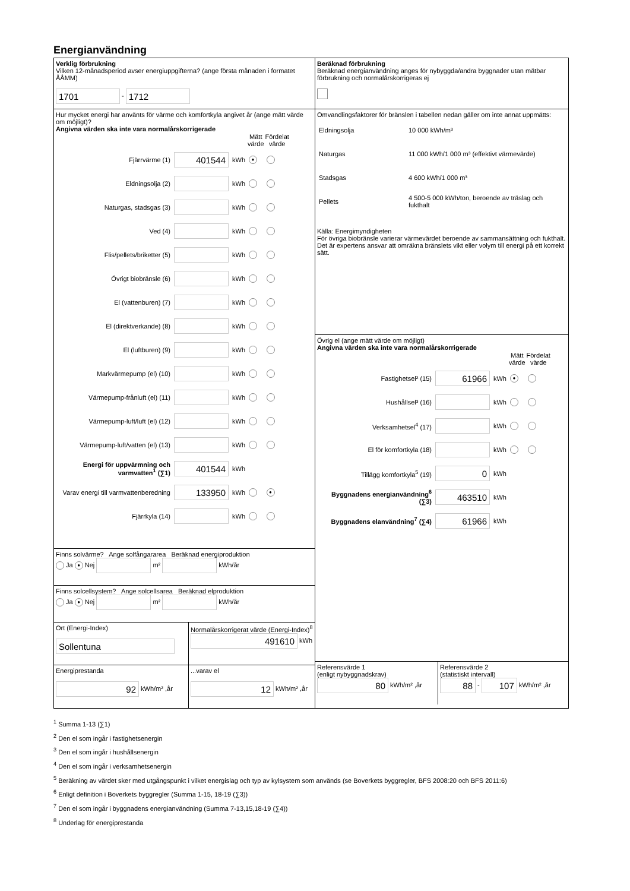Energianvändning
Verklig förbrukning
Vilken 12-månadsperiod avser energiuppgifterna? (ange första månaden i formatet ÅÅMM)
1701 - 1712
Hur mycket energi har använts för värme och komfortkyla angivet år (ange mätt värde om möjligt)?
Angivna värden ska inte vara normalårskorrigerade
| | | | Mätt värde | Fördelat värde |
| --- | --- | --- | --- | --- |
| Fjärrvärme (1) | 401544 | kWh | ● | |
| Eldningsolja (2) | | kWh | | |
| Naturgas, stadsgas (3) | | kWh | | |
| Ved (4) | | kWh | | |
| Flis/pellets/briketter (5) | | kWh | | |
| Övrigt biobränsle (6) | | kWh | | |
| El (vattenburen) (7) | | kWh | | |
| El (direktverkande) (8) | | kWh | | |
| El (luftburen) (9) | | kWh | | |
| Markvärmepump (el) (10) | | kWh | | |
| Värmepump-frånluft (el) (11) | | kWh | | |
| Värmepump-luft/luft (el) (12) | | kWh | | |
| Värmepump-luft/vatten (el) (13) | | kWh | | |
| Energi för uppvärmning och varmvatten<sup>1</sup> (∑1) | 401544 | kWh | | |
| Varav energi till varmvattenberedning | 133950 | kWh | | ● |
| Fjärrkyla (14) | | kWh | | |
Finns solvärme? Ange solfångararea Beräknad energiproduktion
Ja ● Nej m² kWh/år
Finns solcellsystem? Ange solcellsarea Beräknad elproduktion
Ja ● Nej m² kWh/år
Ort (Energi-Index)
Sollentuna
Normalårskorrigerat värde (Energi-Index)<sup>8</sup>
491610 kWh
Energiprestanda
92 kWh/m² ,år
...varav el
12 kWh/m² ,år
Beräknad förbrukning
Beräknad energianvändning anges för nybyggda/andra byggnader utan mätbar förbrukning och normalårskorrigeras ej
Omvandlingsfaktorer för bränslen i tabellen nedan gäller om inte annat uppmätts:
| Eldningsolja | 10 000 kWh/m³ |
| Naturgas | 11 000 kWh/1 000 m³ (effektivt värmevärde) |
| Stadsgas | 4 600 kWh/1 000 m³ |
| Pellets | 4 500-5 000 kWh/ton, beroende av träslag och fukthalt |
Källa: Energimyndigheten
För övriga biobränsle varierar värmevärdet beroende av sammansättning och fukthalt. Det är expertens ansvar att omräkna bränslets vikt eller volym till energi på ett korrekt sätt.
Övrig el (ange mätt värde om möjligt)
Angivna värden ska inte vara normalårskorrigerade
| | | | Mätt värde | Fördelat värde |
| --- | --- | --- | --- | --- |
| Fastighetsel² (15) | 61966 | kWh | ● | |
| Hushållsel³ (16) | | kWh | | |
| Verksamhetsel<sup>4</sup> (17) | | kWh | | |
| El för komfortkyla (18) | | kWh | | |
| Tillägg komfortkyla<sup>5</sup> (19) | 0 | kWh | | |
| Byggnadens energianvändning<sup>6</sup> (∑3) | 463510 | kWh | | |
| Byggnadens elanvändning<sup>7</sup> (∑4) | 61966 | kWh | | |
Referensvärde 1
(enligt nybyggnadskrav)
80 kWh/m² ,år
Referensvärde 2
(statistiskt intervall)
88 - 107 kWh/m² ,år
<sup>1</sup> Summa 1-13 (∑1)
<sup>2</sup> Den el som ingår i fastighetsenergin
<sup>3</sup> Den el som ingår i hushållsenergin
<sup>4</sup> Den el som ingår i verksamhetsenergin
<sup>5</sup> Beräkning av värdet sker med utgångspunkt i vilket energislag och typ av kylsystem som används (se Boverkets byggregler, BFS 2008:20 och BFS 2011:6)
<sup>6</sup> Enligt definition i Boverkets byggregler (Summa 1-15, 18-19 (∑3))
<sup>7</sup> Den el som ingår i byggnadens energianvändning (Summa 7-13,15,18-19 (∑4))
<sup>8</sup> Underlag för energiprestanda